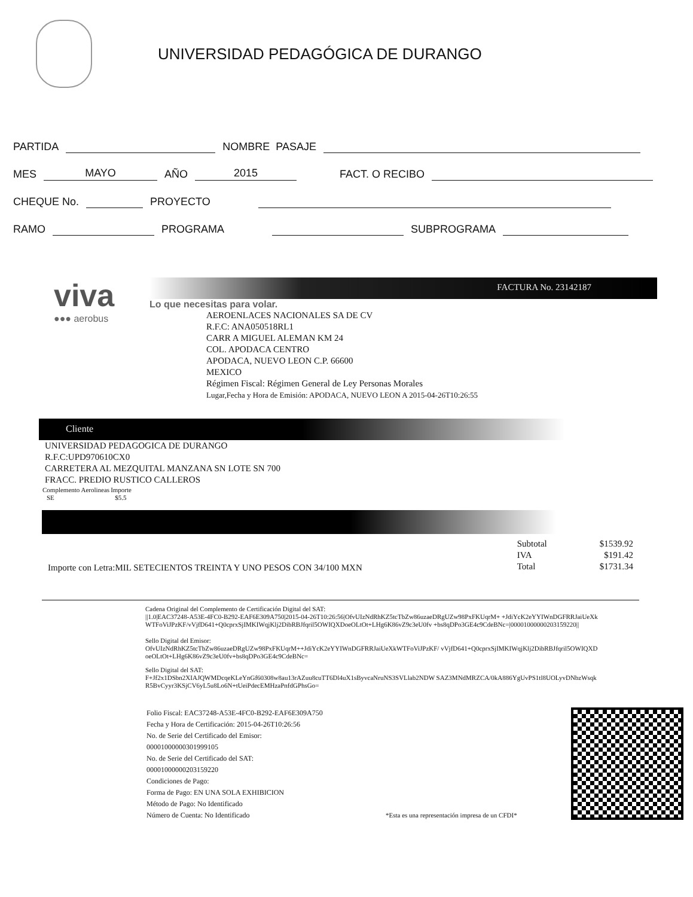UNIVERSIDAD PEDAGÓGICA DE DURANGO
PARTIDA NOMBRE PASAJE
MES MAYO AÑO 2015 FACT. O RECIBO
CHEQUE No. PROYECTO
RAMO PROGRAMA SUBPROGRAMA
viva
●●● aerobus
FACTURA No. 23142187
Lo que necesitas para volar.
AEROENLACES NACIONALES SA DE CV
R.F.C: ANA050518RL1
CARR A MIGUEL ALEMAN KM 24
COL. APODACA CENTRO
APODACA, NUEVO LEON C.P. 66600
MEXICO
Régimen Fiscal: Régimen General de Ley Personas Morales
Lugar,Fecha y Hora de Emisión: APODACA, NUEVO LEON A 2015-04-26T10:26:55
Cliente
UNIVERSIDAD PEDAGOGICA DE DURANGO
R.F.C:UPD970610CX0
CARRETERA AL MEZQUITAL MANZANA SN LOTE SN 700
FRACC. PREDIO RUSTICO CALLEROS
| Complemento Aerolineas | Importe |
| --- | --- |
| SE | $5.5 |
Importe con Letra:MIL SETECIENTOS TREINTA Y UNO PESOS CON 34/100 MXN
| Subtotal | $1539.92 |
| IVA | $191.42 |
| Total | $1731.34 |
Cadena Original del Complemento de Certificación Digital del SAT:
||1.0|EAC37248-A53E-4FC0-B292-EAF6E309A750|2015-04-26T10:26:56|OfvUIzNdRhKZ5tcTbZw86uzaeDRgUZw98PxFKUqrM+ +JdiYcK2eYYIWnDGFRRJaiUeXkWTFoViJPzKF/vVjfD641+Q0cprxSjIMKIWqjKlj2DibRBJfqril5OWIQXDoeOLtOt+LHg6K86vZ9c3eU0fv +bs8qDPo3GE4c9CdeBNc=|00001000000203159220||
Sello Digital del Emisor:
OfvUIzNdRhKZ5tcTbZw86uzaeDRgUZw98PxFKUqrM++JdiYcK2eYYIWnDGFRRJaiUeXkWTFoViJPzKF/ vVjfD641+Q0cprxSjIMKIWqjKlj2DibRBJfqril5OWIQXDoeOLtOt+LHg6K86vZ9c3eU0fv+bs8qDPo3GE4c9CdeBNc=
Sello Digital del SAT:
F+Jf2x1DSbn2XIAJQWMDcqeKLeYnGf60308w8au13rAZuu8cuTT6Dl4uX1sByvcaNruNS3SVLlab2NDW SAZ3MNdMRZCA/0kA886YgUvPS1tl8UOLyvDNbzWsqkR5BvCyyr3KSjCV6yL5u8Lo6N+tUeiPdecEMHzaPnfdGPhsGo=
Folio Fiscal: EAC37248-A53E-4FC0-B292-EAF6E309A750
Fecha y Hora de Certificación: 2015-04-26T10:26:56
No. de Serie del Certificado del Emisor: 00001000000301999105
No. de Serie del Certificado del SAT: 00001000000203159220
Condiciones de Pago:
Forma de Pago: EN UNA SOLA EXHIBICION
Método de Pago: No Identificado
Número de Cuenta: No Identificado
*Esta es una representación impresa de un CFDI*